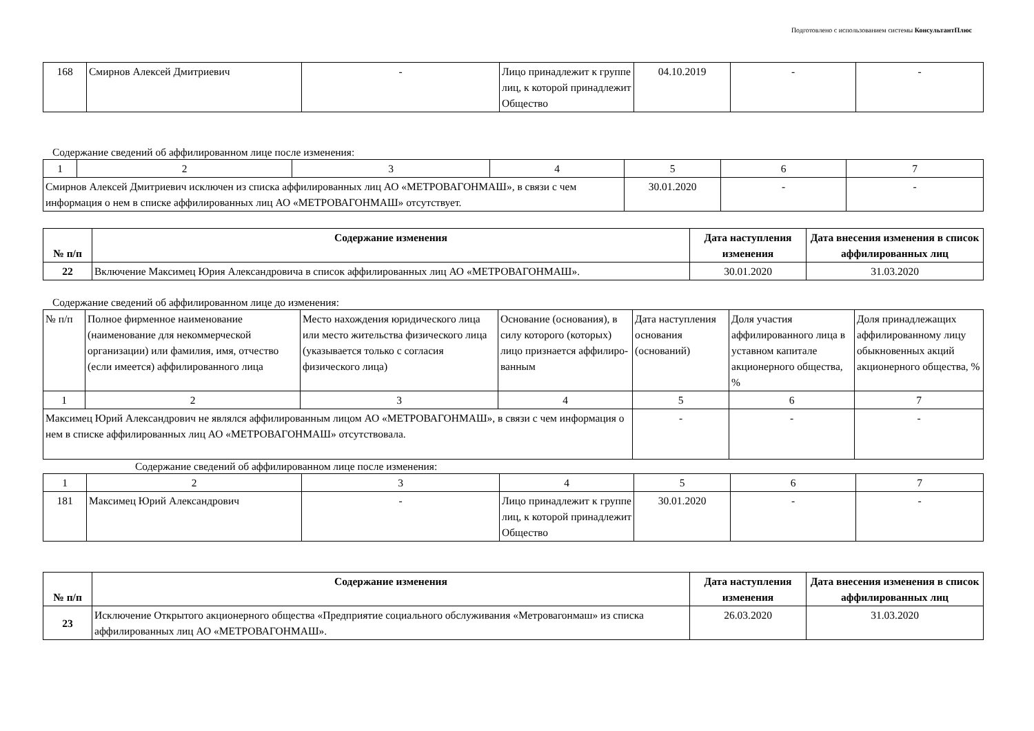Подготовлено с использованием системы КонсультантПлюс
| 168 | Смирнов Алексей Дмитриевич | - | Лицо принадлежит к группе лиц, к которой принадлежит Общество | 04.10.2019 | - | - |
Содержание сведений об аффилированном лице после изменения:
| 1 | 2 | 3 | 4 | 5 | 6 | 7 |
| Смирнов Алексей Дмитриевич исключен из списка аффилированных лиц АО «МЕТРОВАГОНМАШ», в связи с чем информация о нем в списке аффилированных лиц АО «МЕТРОВАГОНМАШ» отсутствует. | | | | 30.01.2020 | - | - |
| № п/п | Содержание изменения | Дата наступления изменения | Дата внесения изменения в список аффилированных лиц |
| --- | --- | --- | --- |
| 22 | Включение Максимец Юрия Александровича в список аффилированных лиц АО «МЕТРОВАГОНМАШ». | 30.01.2020 | 31.03.2020 |
Содержание сведений об аффилированном лице до изменения:
| № п/п | Полное фирменное наименование (наименование для некоммерческой организации) или фамилия, имя, отчество (если имеется) аффилированного лица | Место нахождения юридического лица или место жительства физического лица (указывается только с согласия физического лица) | Основание (основания), в силу которого (которых) лицо признается аффилиро-ванным | Дата наступления основания (оснований) | Доля участия аффилированного лица в уставном капитале акционерного общества, % | Доля принадлежащих аффилированному лицу обыкновенных акций акционерного общества, % |
| 1 | 2 | 3 | 4 | 5 | 6 | 7 |
| Максимец Юрий Александрович не являлся аффилированным лицом АО «МЕТРОВАГОНМАШ», в связи с чем информация о нем в списке аффилированных лиц АО «МЕТРОВАГОНМАШ» отсутствовала. | | | | - | - | - |
Содержание сведений об аффилированном лице после изменения:
| 1 | 2 | 3 | 4 | 5 | 6 | 7 |
| 181 | Максимец Юрий Александрович | - | Лицо принадлежит к группе лиц, к которой принадлежит Общество | 30.01.2020 | - | - |
| № п/п | Содержание изменения | Дата наступления изменения | Дата внесения изменения в список аффилированных лиц |
| --- | --- | --- | --- |
| 23 | Исключение Открытого акционерного общества «Предприятие социального обслуживания «Метровагонмаш» из списка аффилированных лиц АО «МЕТРОВАГОНМАШ». | 26.03.2020 | 31.03.2020 |